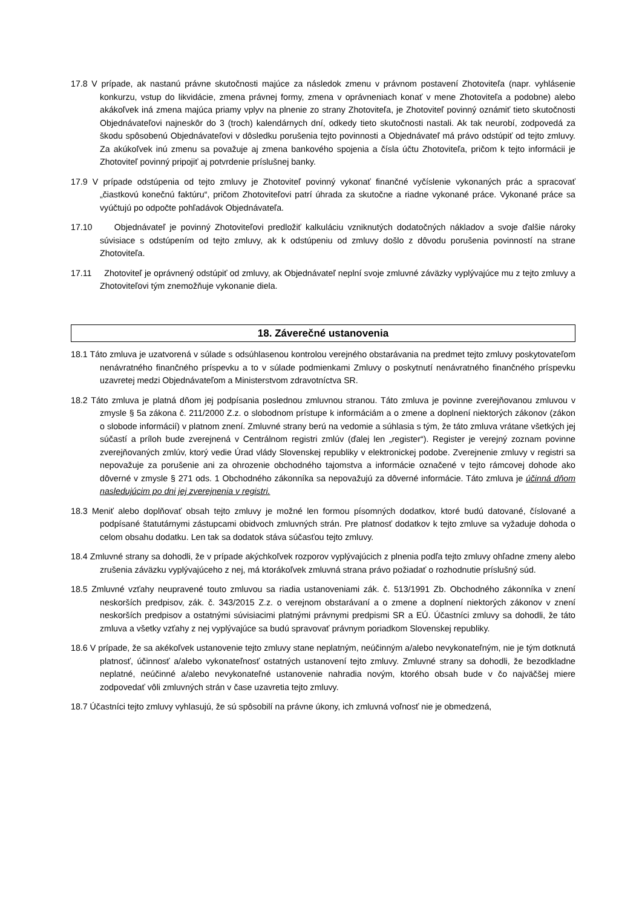17.8 V prípade, ak nastanú právne skutočnosti majúce za následok zmenu v právnom postavení Zhotoviteľa (napr. vyhlásenie konkurzu, vstup do likvidácie, zmena právnej formy, zmena v oprávneniach konať v mene Zhotoviteľa a podobne) alebo akákoľvek iná zmena majúca priamy vplyv na plnenie zo strany Zhotoviteľa, je Zhotoviteľ povinný oznámiť tieto skutočnosti Objednávateľovi najneskôr do 3 (troch) kalendárnych dní, odkedy tieto skutočnosti nastali. Ak tak neurobí, zodpovedá za škodu spôsobenú Objednávateľovi v dôsledku porušenia tejto povinnosti a Objednávateľ má právo odstúpiť od tejto zmluvy. Za akúkoľvek inú zmenu sa považuje aj zmena bankového spojenia a čísla účtu Zhotoviteľa, pričom k tejto informácii je Zhotoviteľ povinný pripojiť aj potvrdenie príslušnej banky.
17.9 V prípade odstúpenia od tejto zmluvy je Zhotoviteľ povinný vykonať finančné vyčíslenie vykonaných prác a spracovať „čiastkovú konečnú faktúru“, pričom Zhotoviteľovi patrí úhrada za skutočne a riadne vykonané práce. Vykonané práce sa vyúčtujú po odpočte pohľadávok Objednávateľa.
17.10 Objednávateľ je povinný Zhotoviteľovi predložiť kalkuláciu vzniknutých dodatočných nákladov a svoje ďalšie nároky súvisiace s odstúpením od tejto zmluvy, ak k odstúpeniu od zmluvy došlo z dôvodu porušenia povinností na strane Zhotoviteľa.
17.11 Zhotoviteľ je oprávnený odstúpiť od zmluvy, ak Objednávateľ neplní svoje zmluvné záväzky vyplývajúce mu z tejto zmluvy a Zhotoviteľovi tým znemožňuje vykonanie diela.
18. Záverečné ustanovenia
18.1 Táto zmluva je uzatvorená v súlade s odsúhlasenou kontrolou verejného obstarávania na predmet tejto zmluvy poskytovateľom nenávratného finančného príspevku a to v súlade podmienkami Zmluvy o poskytnutí nenávratného finančného príspevku uzavretej medzi Objednávateľom a Ministerstvom zdravotníctva SR.
18.2 Táto zmluva je platná dňom jej podpísania poslednou zmluvnou stranou. Táto zmluva je povinne zverejňovanou zmluvou v zmysle § 5a zákona č. 211/2000 Z.z. o slobodnom prístupe k informáciám a o zmene a doplnení niektorých zákonov (zákon o slobode informácií) v platnom znení. Zmluvné strany berú na vedomie a súhlasia s tým, že táto zmluva vrátane všetkých jej súčastí a príloh bude zverejnená v Centrálnom registri zmlúv (ďalej len „register“). Register je verejný zoznam povinne zverejňovaných zmlúv, ktorý vedie Úrad vlády Slovenskej republiky v elektronickej podobe. Zverejnenie zmluvy v registri sa nepovažuje za porušenie ani za ohrozenie obchodného tajomstva a informácie označené v tejto rámcovej dohode ako dôverné v zmysle § 271 ods. 1 Obchodného zákonníka sa nepovažujú za dôverné informácie. Táto zmluva je účinná dňom nasledujúcim po dni jej zverejnenia v registri.
18.3 Meniť alebo doplňovať obsah tejto zmluvy je možné len formou písomných dodatkov, ktoré budú datované, číslované a podpísané štatutárnymi zástupcami obidvoch zmluvných strán. Pre platnosť dodatkov k tejto zmluve sa vyžaduje dohoda o celom obsahu dodatku. Len tak sa dodatok stáva súčasťou tejto zmluvy.
18.4 Zmluvné strany sa dohodli, že v prípade akýchkoľvek rozporov vyplývajúcich z plnenia podľa tejto zmluvy ohľadne zmeny alebo zrušenia záväzku vyplývajúceho z nej, má ktorákoľvek zmluvná strana právo požiadať o rozhodnutie príslušný súd.
18.5 Zmluvné vzťahy neupravené touto zmluvou sa riadia ustanoveniami zák. č. 513/1991 Zb. Obchodného zákonníka v znení neskorších predpisov, zák. č. 343/2015 Z.z. o verejnom obstarávaní a o zmene a doplnení niektorých zákonov v znení neskorších predpisov a ostatnými súvisiacimi platnými právnymi predpismi SR a EÚ. Účastníci zmluvy sa dohodli, že táto zmluva a všetky vzťahy z nej vyplývajúce sa budú spravovať právnym poriadkom Slovenskej republiky.
18.6 V prípade, že sa akékoľvek ustanovenie tejto zmluvy stane neplatným, neúčinným a/alebo nevykonateľným, nie je tým dotknutá platnosť, účinnosť a/alebo vykonateľnosť ostatných ustanovení tejto zmluvy. Zmluvné strany sa dohodli, že bezodkladne neplatné, neúčinné a/alebo nevykonateľné ustanovenie nahradia novým, ktorého obsah bude v čo najväčšej miere zodpovedať vôli zmluvných strán v čase uzavretia tejto zmluvy.
18.7 Účastníci tejto zmluvy vyhlasujú, že sú spôsobilí na právne úkony, ich zmluvná voľnosť nie je obmedzená,